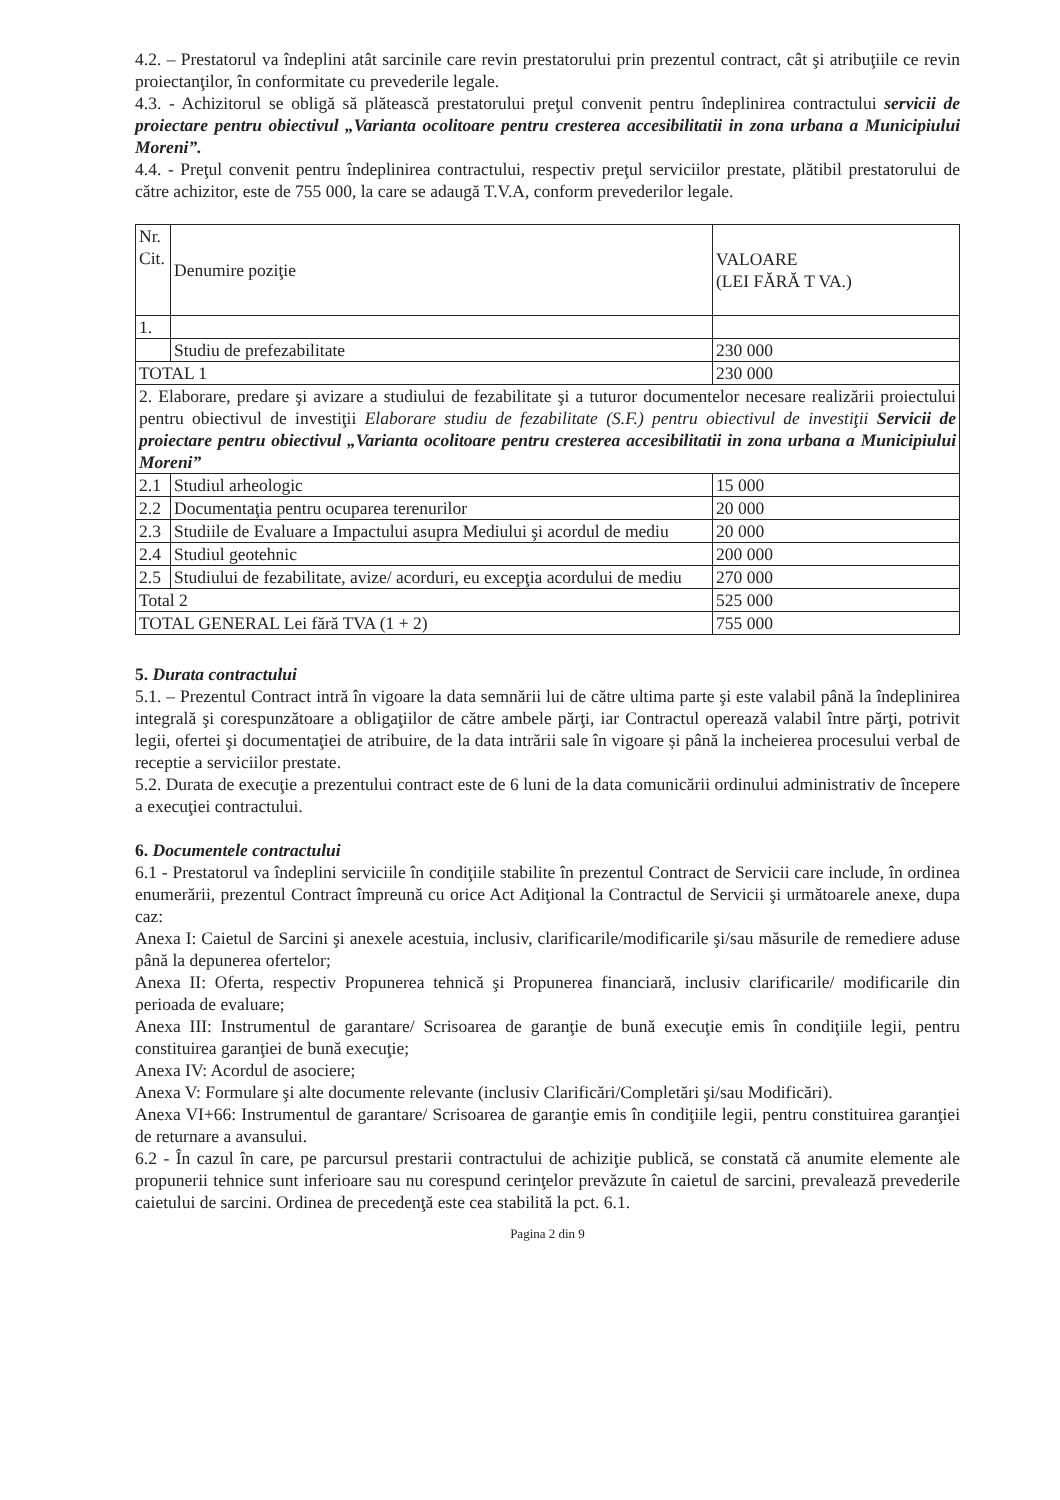4.2. – Prestatorul va îndeplini atât sarcinile care revin prestatorului prin prezentul contract, cât şi atribuţiile ce revin proiectanţilor, în conformitate cu prevederile legale.
4.3. - Achizitorul se obligă să plătească prestatorului preţul convenit pentru îndeplinirea contractului servicii de proiectare pentru obiectivul „Varianta ocolitoare pentru cresterea accesibilitatii in zona urbana a Municipiului Moreni”.
4.4. - Preţul convenit pentru îndeplinirea contractului, respectiv preţul serviciilor prestate, plătibil prestatorului de către achizitor, este de 755 000, la care se adaugă T.V.A, conform prevederilor legale.
| Nr. Cit. | Denumire poziţie | VALOARE (LEI FĂRĂ T VA.) |
| 1. | | |
| | Studiu de prefezabilitate | 230 000 |
| TOTAL 1 | | 230 000 |
| 2. Elaborare, predare şi avizare a studiului de fezabilitate şi a tuturor documentelor necesare realizării proiectului pentru obiectivul de investiţii Elaborare studiu de fezabilitate (S.F.) pentru obiectivul de investiţii Servicii de proiectare pentru obiectivul „Varianta ocolitoare pentru cresterea accesibilitatii in zona urbana a Municipiului Moreni” | | |
| 2.1 | Studiul arheologic | 15 000 |
| 2.2 | Documentaţia pentru ocuparea terenurilor | 20 000 |
| 2.3 | Studiile de Evaluare a Impactului asupra Mediului şi acordul de mediu | 20 000 |
| 2.4 | Studiul geotehnic | 200 000 |
| 2.5 | Studiului de fezabilitate, avize/ acorduri, eu excepţia acordului de mediu | 270 000 |
| Total 2 | | 525 000 |
| TOTAL GENERAL Lei fără TVA (1 + 2) | | 755 000 |
5. Durata contractului
5.1. – Prezentul Contract intră în vigoare la data semnării lui de către ultima parte şi este valabil până la îndeplinirea integrală şi corespunzătoare a obligaţiilor de către ambele părţi, iar Contractul operează valabil între părţi, potrivit legii, ofertei şi documentaţiei de atribuire, de la data intrării sale în vigoare și până la incheierea procesului verbal de receptie a serviciilor prestate.
5.2. Durata de execuţie a prezentului contract este de 6 luni de la data comunicării ordinului administrativ de începere a execuţiei contractului.
6. Documentele contractului
6.1 - Prestatorul va îndeplini serviciile în condiţiile stabilite în prezentul Contract de Servicii care include, în ordinea enumerării, prezentul Contract împreună cu orice Act Adiţional la Contractul de Servicii şi următoarele anexe, dupa caz:
Anexa I: Caietul de Sarcini şi anexele acestuia, inclusiv, clarificarile/modificarile şi/sau măsurile de remediere aduse până la depunerea ofertelor;
Anexa II: Oferta, respectiv Propunerea tehnică şi Propunerea financiară, inclusiv clarificarile/ modificarile din perioada de evaluare;
Anexa III: Instrumentul de garantare/ Scrisoarea de garanţie de bună execuţie emis în condiţiile legii, pentru constituirea garanţiei de bună execuţie;
Anexa IV: Acordul de asociere;
Anexa V: Formulare şi alte documente relevante (inclusiv Clarificări/Completări şi/sau Modificări).
Anexa VI+66: Instrumentul de garantare/ Scrisoarea de garanţie emis în condiţiile legii, pentru constituirea garanţiei de returnare a avansului.
6.2 - În cazul în care, pe parcursul prestarii contractului de achiziţie publică, se constată că anumite elemente ale propunerii tehnice sunt inferioare sau nu corespund cerinţelor prevăzute în caietul de sarcini, prevalează prevederile caietului de sarcini. Ordinea de precedenţă este cea stabilită la pct. 6.1.
Pagina 2 din 9